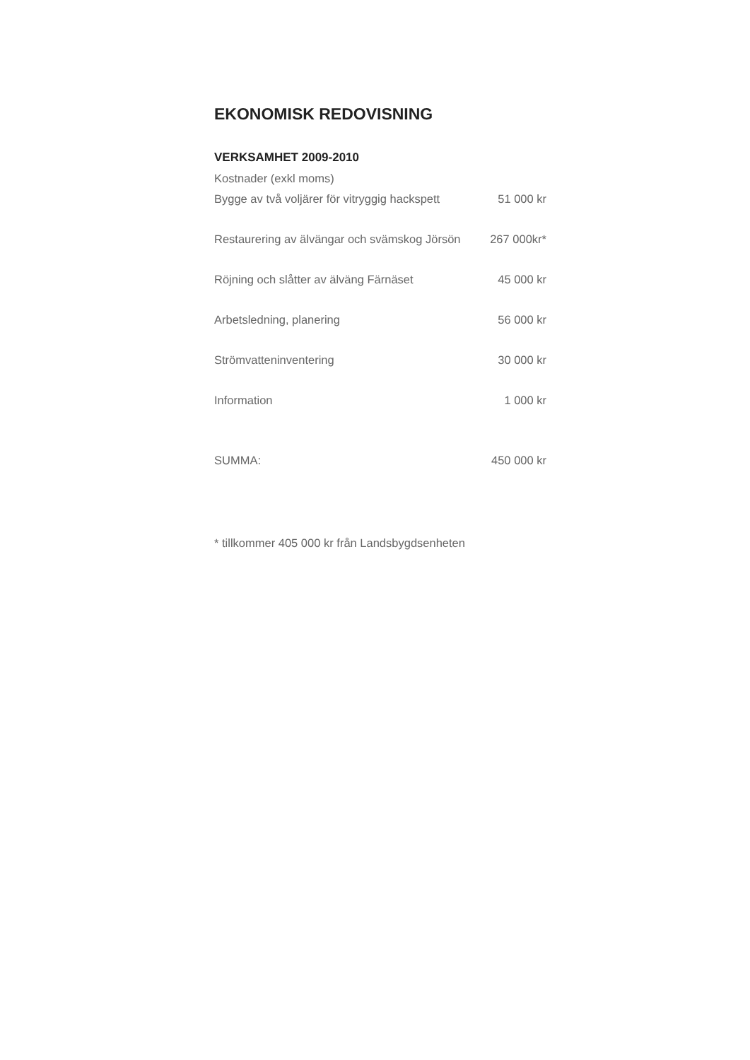EKONOMISK REDOVISNING
VERKSAMHET 2009-2010
Kostnader (exkl moms)
| Bygge av två voljärer för vitryggig hackspett | 51 000 kr |
| Restaurering av älvängar och svämskog Jörsön | 267 000kr* |
| Röjning och slåtter av älväng Färnäset | 45 000 kr |
| Arbetsledning, planering | 56 000 kr |
| Strömvatteninventering | 30 000 kr |
| Information | 1 000 kr |
| SUMMA: | 450 000 kr |
* tillkommer 405 000 kr från Landsbygdsenheten